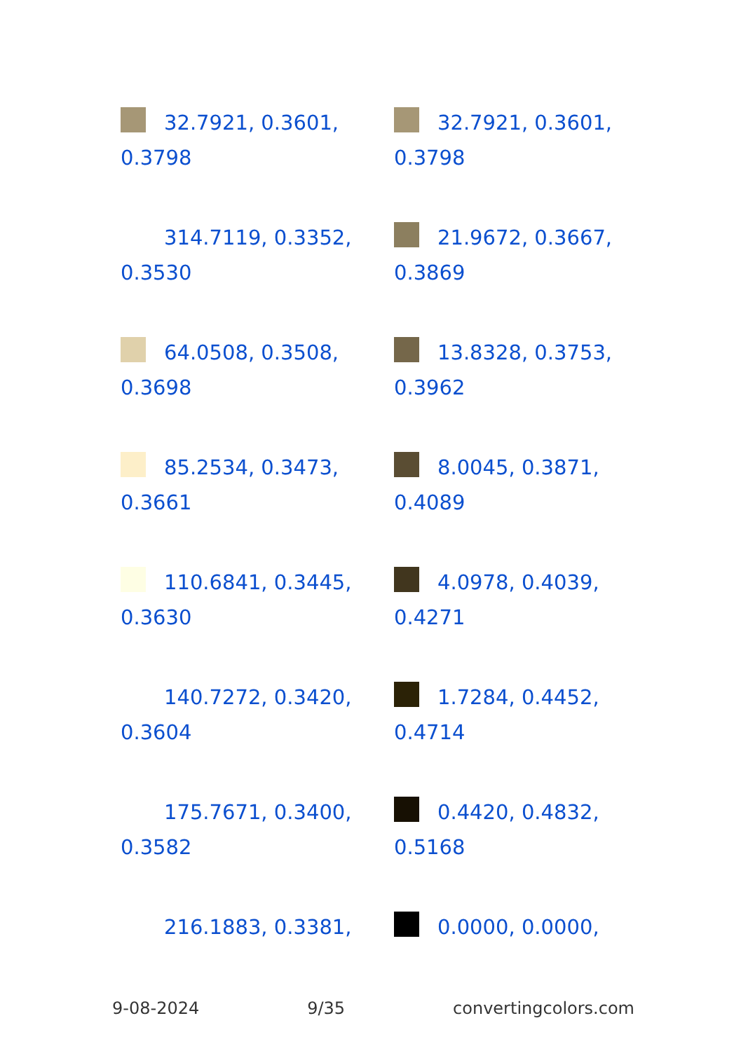32.7921, 0.3601, 0.3798
32.7921, 0.3601, 0.3798
314.7119, 0.3352, 0.3530
21.9672, 0.3667, 0.3869
64.0508, 0.3508, 0.3698
13.8328, 0.3753, 0.3962
85.2534, 0.3473, 0.3661
8.0045, 0.3871, 0.4089
110.6841, 0.3445, 0.3630
4.0978, 0.4039, 0.4271
140.7272, 0.3420, 0.3604
1.7284, 0.4452, 0.4714
175.7671, 0.3400, 0.3582
0.4420, 0.4832, 0.5168
216.1883, 0.3381,
0.0000, 0.0000,
9-08-2024 9/35 convertingcolors.com